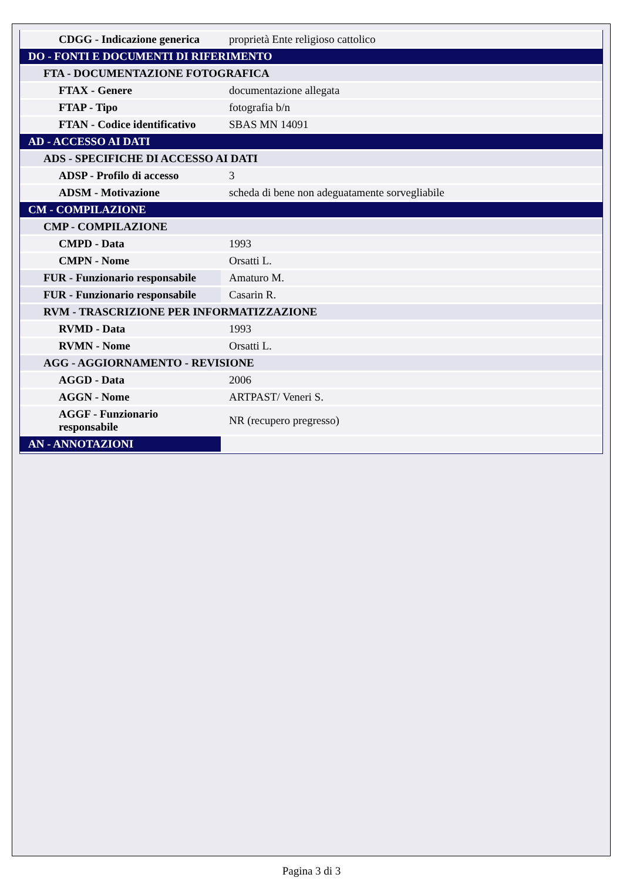| CDGG - Indicazione generica | proprietà Ente religioso cattolico |
| DO - FONTI E DOCUMENTI DI RIFERIMENTO | |
| FTA - DOCUMENTAZIONE FOTOGRAFICA | |
| FTAX - Genere | documentazione allegata |
| FTAP - Tipo | fotografia b/n |
| FTAN - Codice identificativo | SBAS MN 14091 |
| AD - ACCESSO AI DATI | |
| ADS - SPECIFICHE DI ACCESSO AI DATI | |
| ADSP - Profilo di accesso | 3 |
| ADSM - Motivazione | scheda di bene non adeguatamente sorvegliabile |
| CM - COMPILAZIONE | |
| CMP - COMPILAZIONE | |
| CMPD - Data | 1993 |
| CMPN - Nome | Orsatti L. |
| FUR - Funzionario responsabile | Amaturo M. |
| FUR - Funzionario responsabile | Casarin R. |
| RVM - TRASCRIZIONE PER INFORMATIZZAZIONE | |
| RVMD - Data | 1993 |
| RVMN - Nome | Orsatti L. |
| AGG - AGGIORNAMENTO - REVISIONE | |
| AGGD - Data | 2006 |
| AGGN - Nome | ARTPAST/ Veneri S. |
| AGGF - Funzionario responsabile | NR (recupero pregresso) |
| AN - ANNOTAZIONI | |
Pagina 3 di 3